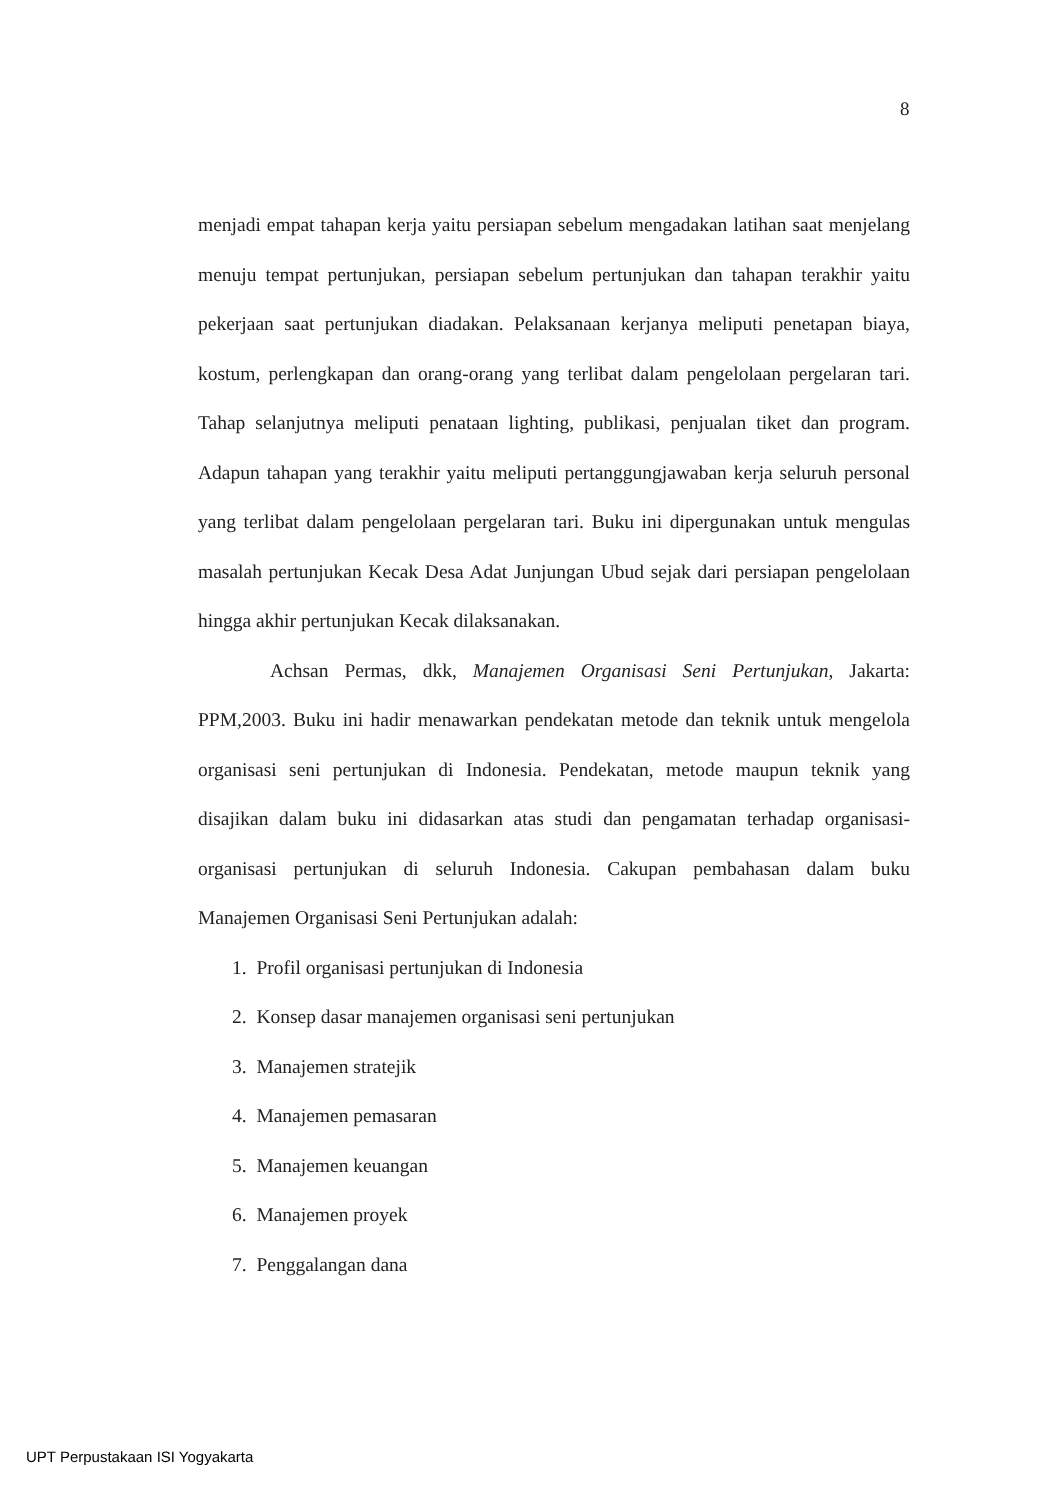8
menjadi empat tahapan kerja yaitu persiapan sebelum mengadakan latihan saat menjelang menuju tempat pertunjukan, persiapan sebelum pertunjukan dan tahapan terakhir yaitu pekerjaan saat pertunjukan diadakan. Pelaksanaan kerjanya meliputi penetapan biaya, kostum, perlengkapan dan orang-orang yang terlibat dalam pengelolaan pergelaran tari. Tahap selanjutnya meliputi penataan lighting, publikasi, penjualan tiket dan program. Adapun tahapan yang terakhir yaitu meliputi pertanggungjawaban kerja seluruh personal yang terlibat dalam pengelolaan pergelaran tari. Buku ini dipergunakan untuk mengulas masalah pertunjukan Kecak Desa Adat Junjungan Ubud sejak dari persiapan pengelolaan hingga akhir pertunjukan Kecak dilaksanakan.
Achsan Permas, dkk, Manajemen Organisasi Seni Pertunjukan, Jakarta: PPM,2003. Buku ini hadir menawarkan pendekatan metode dan teknik untuk mengelola organisasi seni pertunjukan di Indonesia. Pendekatan, metode maupun teknik yang disajikan dalam buku ini didasarkan atas studi dan pengamatan terhadap organisasi-organisasi pertunjukan di seluruh Indonesia. Cakupan pembahasan dalam buku Manajemen Organisasi Seni Pertunjukan adalah:
1. Profil organisasi pertunjukan di Indonesia
2. Konsep dasar manajemen organisasi seni pertunjukan
3. Manajemen stratejik
4. Manajemen pemasaran
5. Manajemen keuangan
6. Manajemen proyek
7. Penggalangan dana
UPT Perpustakaan ISI Yogyakarta